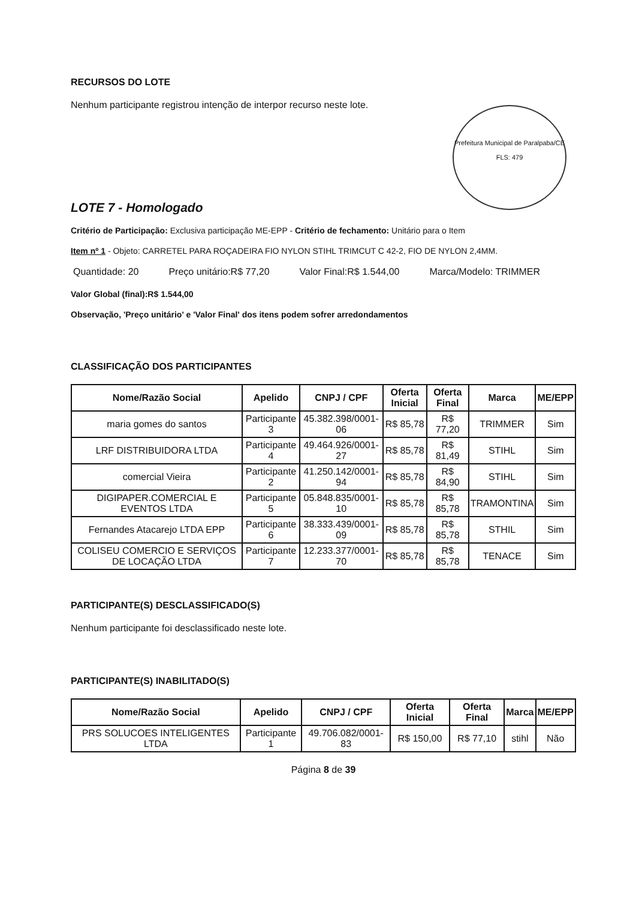RECURSOS DO LOTE
Nenhum participante registrou intenção de interpor recurso neste lote.
Prefeitura Municipal de Paralpaba/CE
FLS: 479
LOTE 7 - Homologado
Critério de Participação: Exclusiva participação ME-EPP - Critério de fechamento: Unitário para o Item
Item nº 1 - Objeto: CARRETEL PARA ROÇADEIRA FIO NYLON STIHL TRIMCUT C 42-2, FIO DE NYLON 2,4MM.
Quantidade: 20 Preço unitário:R$ 77,20 Valor Final:R$ 1.544,00 Marca/Modelo: TRIMMER
Valor Global (final):R$ 1.544,00
Observação, 'Preço unitário' e 'Valor Final' dos itens podem sofrer arredondamentos
CLASSIFICAÇÃO DOS PARTICIPANTES
| Nome/Razão Social | Apelido | CNPJ / CPF | Oferta Inicial | Oferta Final | Marca | ME/EPP |
| --- | --- | --- | --- | --- | --- | --- |
| maria gomes do santos | Participante 3 | 45.382.398/0001-06 | R$ 85,78 | R$ 77,20 | TRIMMER | Sim |
| LRF DISTRIBUIDORA LTDA | Participante 4 | 49.464.926/0001-27 | R$ 85,78 | R$ 81,49 | STIHL | Sim |
| comercial Vieira | Participante 2 | 41.250.142/0001-94 | R$ 85,78 | R$ 84,90 | STIHL | Sim |
| DIGIPAPER.COMERCIAL E EVENTOS LTDA | Participante 5 | 05.848.835/0001-10 | R$ 85,78 | R$ 85,78 | TRAMONTINA | Sim |
| Fernandes Atacarejo LTDA EPP | Participante 6 | 38.333.439/0001-09 | R$ 85,78 | R$ 85,78 | STHIL | Sim |
| COLISEU COMERCIO E SERVIÇOS DE LOCAÇÃO LTDA | Participante 7 | 12.233.377/0001-70 | R$ 85,78 | R$ 85,78 | TENACE | Sim |
PARTICIPANTE(S) DESCLASSIFICADO(S)
Nenhum participante foi desclassificado neste lote.
PARTICIPANTE(S) INABILITADO(S)
| Nome/Razão Social | Apelido | CNPJ / CPF | Oferta Inicial | Oferta Final | Marca | ME/EPP |
| --- | --- | --- | --- | --- | --- | --- |
| PRS SOLUCOES INTELIGENTES LTDA | Participante 1 | 49.706.082/0001-83 | R$ 150,00 | R$ 77,10 | stihl | Não |
Página 8 de 39